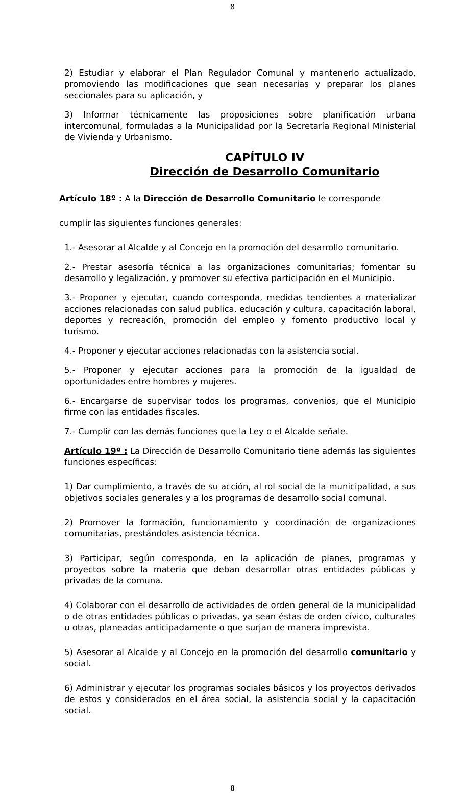8
2) Estudiar y elaborar el Plan Regulador Comunal y mantenerlo actualizado, promoviendo las modificaciones que sean necesarias y preparar los planes seccionales para su aplicación, y
3) Informar técnicamente las proposiciones sobre planificación urbana intercomunal, formuladas a la Municipalidad por la Secretaría Regional Ministerial de Vivienda y Urbanismo.
CAPÍTULO IV
Dirección de Desarrollo Comunitario
Artículo 18º : A la Dirección de Desarrollo Comunitario le corresponde
cumplir las siguientes funciones generales:
1.- Asesorar al Alcalde y al Concejo en la promoción del desarrollo comunitario.
2.- Prestar asesoría técnica a las organizaciones comunitarias; fomentar su desarrollo y legalización, y promover su efectiva participación en el Municipio.
3.- Proponer y ejecutar, cuando corresponda, medidas tendientes a materializar acciones relacionadas con salud publica, educación y cultura, capacitación laboral, deportes y recreación, promoción del empleo y fomento productivo local y turismo.
4.- Proponer y ejecutar acciones relacionadas con la asistencia social.
5.- Proponer y ejecutar acciones para la promoción de la igualdad de oportunidades entre hombres y mujeres.
6.- Encargarse de supervisar todos los programas, convenios, que el Municipio firme con las entidades fiscales.
7.- Cumplir con las demás funciones que la Ley o el Alcalde señale.
Artículo 19º : La Dirección de Desarrollo Comunitario tiene además las siguientes funciones específicas:
1) Dar cumplimiento, a través de su acción, al rol social de la municipalidad, a sus objetivos sociales generales y a los programas de desarrollo social comunal.
2) Promover la formación, funcionamiento y coordinación de organizaciones comunitarias, prestándoles asistencia técnica.
3) Participar, según corresponda, en la aplicación de planes, programas y proyectos sobre la materia que deban desarrollar otras entidades públicas y privadas de la comuna.
4) Colaborar con el desarrollo de actividades de orden general de la municipalidad o de otras entidades públicas o privadas, ya sean éstas de orden cívico, culturales u otras, planeadas anticipadamente o que surjan de manera imprevista.
5) Asesorar al Alcalde y al Concejo en la promoción del desarrollo comunitario y social.
6) Administrar y ejecutar los programas sociales básicos y los proyectos derivados de estos y considerados en el área social, la asistencia social y la capacitación social.
8